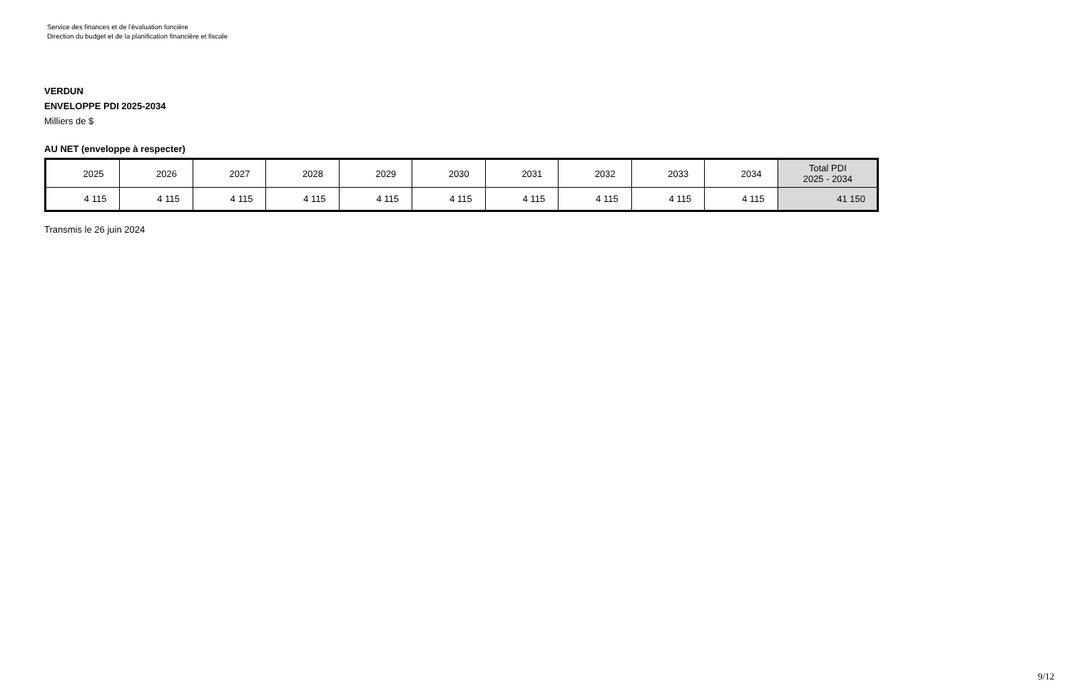Service des finances et de l'évaluation foncière
Direction du budget et de la planification financière et fiscale
VERDUN
ENVELOPPE PDI 2025-2034
Milliers de $
AU NET (enveloppe à respecter)
| 2025 | 2026 | 2027 | 2028 | 2029 | 2030 | 2031 | 2032 | 2033 | 2034 | Total PDI 2025 - 2034 |
| --- | --- | --- | --- | --- | --- | --- | --- | --- | --- | --- |
| 4 115 | 4 115 | 4 115 | 4 115 | 4 115 | 4 115 | 4 115 | 4 115 | 4 115 | 4 115 | 41 150 |
Transmis le 26 juin 2024
9/12